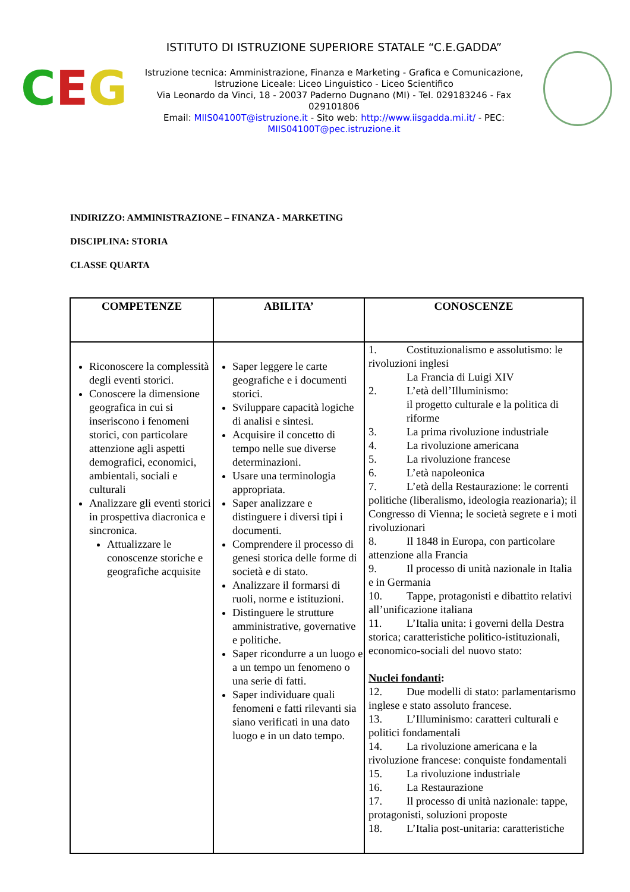C E G
ISTITUTO DI ISTRUZIONE SUPERIORE STATALE “C.E.GADDA”
Istruzione tecnica: Amministrazione, Finanza e Marketing - Grafica e Comunicazione,
Istruzione Liceale: Liceo Linguistico - Liceo Scientifico
Via Leonardo da Vinci, 18 - 20037 Paderno Dugnano (MI) - Tel. 029183246 - Fax 029101806
Email: MIIS04100T@istruzione.it - Sito web: http://www.iisgadda.mi.it/ - PEC:
MIIS04100T@pec.istruzione.it
INDIRIZZO: AMMINISTRAZIONE – FINANZA - MARKETING
DISCIPLINA: STORIA
CLASSE QUARTA
| COMPETENZE | ABILITA’ | CONOSCENZE |
| --- | --- | --- |
| Riconoscere la complessità degli eventi storici. Conoscere la dimensione geografica in cui si inseriscono i fenomeni storici, con particolare attenzione agli aspetti demografici, economici, ambientali, sociali e culturali Analizzare gli eventi storici in prospettiva diacronica e sincronica. Attualizzare le conoscenze storiche e geografiche acquisite | Saper leggere le carte geografiche e i documenti storici. Sviluppare capacità logiche di analisi e sintesi. Acquisire il concetto di tempo nelle sue diverse determinazioni. Usare una terminologia appropriata. Saper analizzare e distinguere i diversi tipi i documenti. Comprendere il processo di genesi storica delle forme di società e di stato. Analizzare il formarsi di ruoli, norme e istituzioni. Distinguere le strutture amministrative, governative e politiche. Saper ricondurre a un luogo e a un tempo un fenomeno o una serie di fatti. Saper individuare quali fenomeni e fatti rilevanti sia siano verificati in una dato luogo e in un dato tempo. | 1. Costituzionalismo e assolutismo: le rivoluzioni inglesi La Francia di Luigi XIV 2. L’età dell’Illuminismo: il progetto culturale e la politica di riforme 3. La prima rivoluzione industriale 4. La rivoluzione americana 5. La rivoluzione francese 6. L’età napoleonica 7. L’età della Restaurazione: le correnti politiche (liberalismo, ideologia reazionaria); il Congresso di Vienna; le società segrete e i moti rivoluzionari 8. Il 1848 in Europa, con particolare attenzione alla Francia 9. Il processo di unità nazionale in Italia e in Germania 10. Tappe, protagonisti e dibattito relativi all’unificazione italiana 11. L’Italia unita: i governi della Destra storica; caratteristiche politico-istituzionali, economico-sociali del nuovo stato: Nuclei fondanti : 12. Due modelli di stato: parlamentarismo inglese e stato assoluto francese. 13. L’Illuminismo: caratteri culturali e politici fondamentali 14. La rivoluzione americana e la rivoluzione francese: conquiste fondamentali 15. La rivoluzione industriale 16. La Restaurazione 17. Il processo di unità nazionale: tappe, protagonisti, soluzioni proposte 18. L’Italia post-unitaria: caratteristiche |